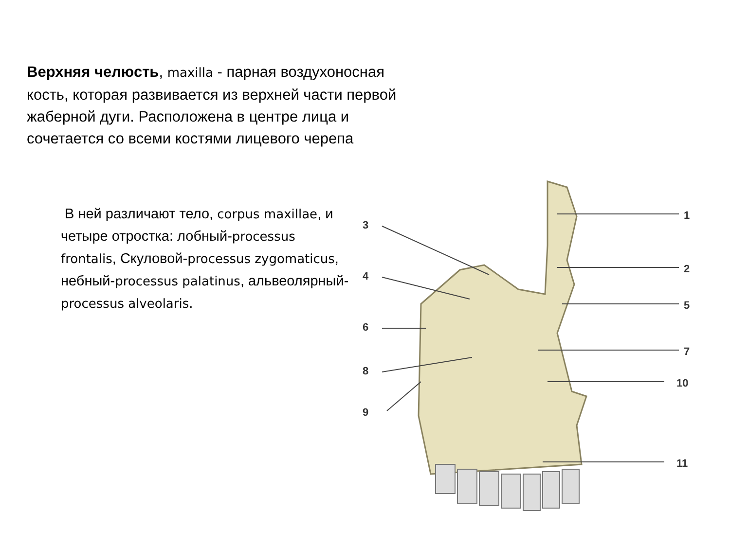Верхняя челюсть, maxilla - парная воздухоносная кость, которая развивается из верхней части первой жаберной дуги. Расположена в центре лица и сочетается со всеми костями лицевого черепа
В ней различают тело, corpus maxillae, и четыре отростка: лобный-processus frontalis, Скуловой-processus zygomaticus, небный-processus palatinus, альвеолярный- processus alveolaris.
3
4
6
8
9
1
2
5
7
10
11